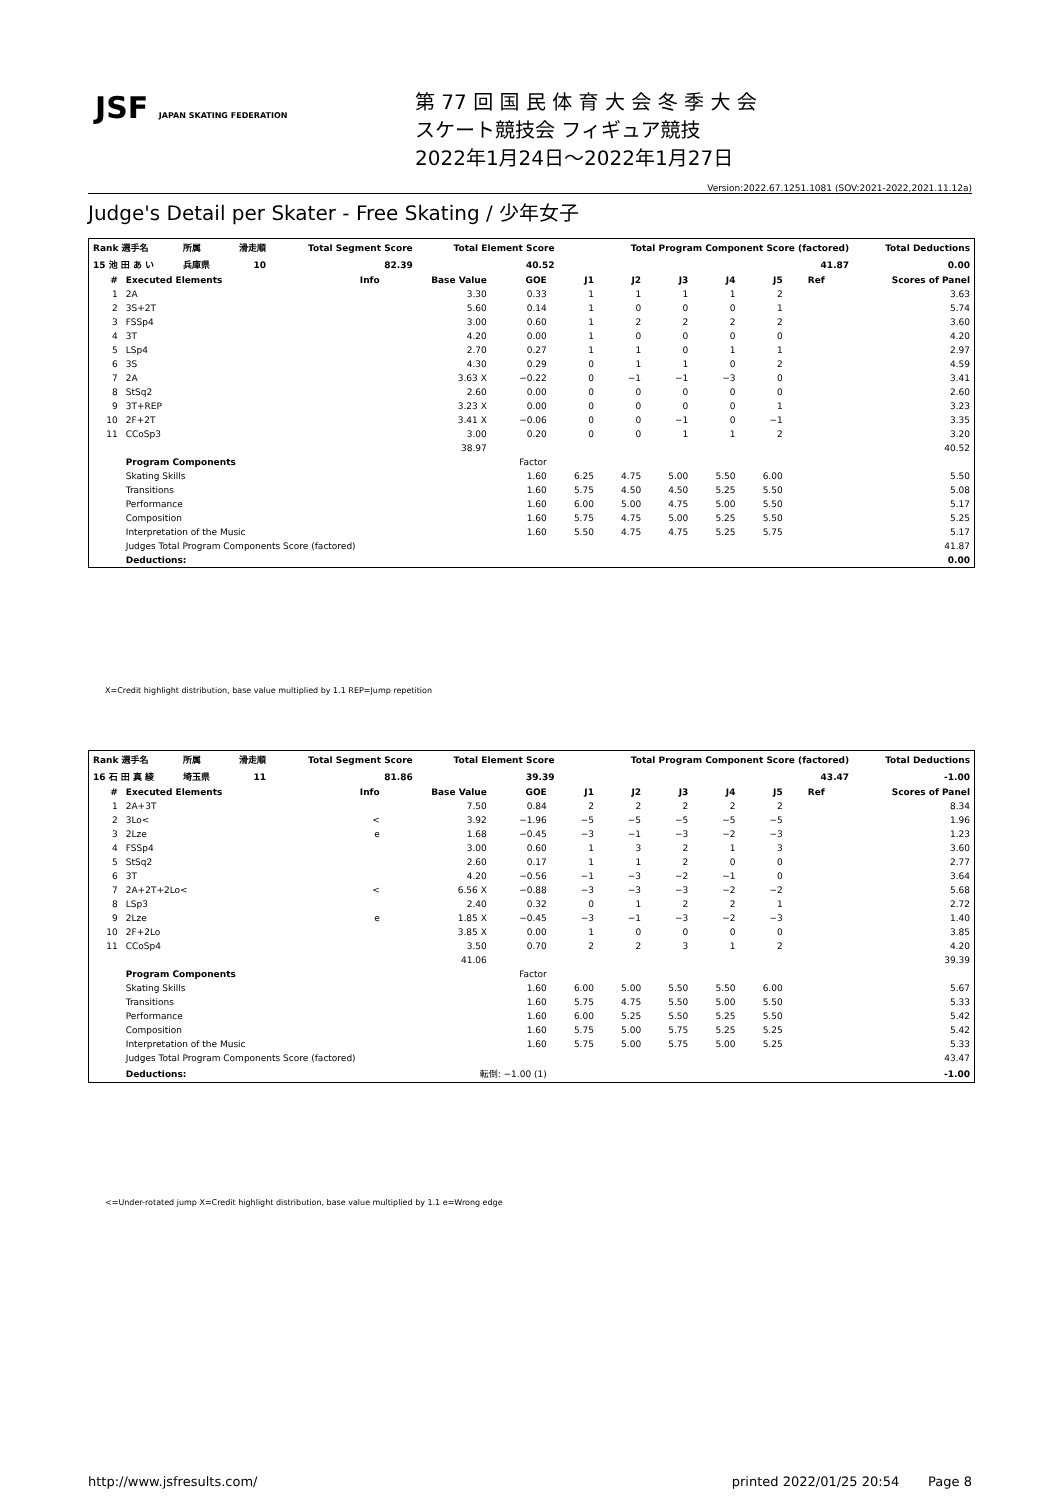JSF JAPAN SKATING FEDERATION
第 77 回 国 民 体 育 大 会 冬 季 大 会
スケート競技会 フィギュア競技
2022年1月24日～2022年1月27日
Version:2022.67.1251.1081 (SOV:2021-2022,2021.11.12a)
Judge's Detail per Skater - Free Skating / 少年女子
| Rank 選手名 | 所属 | 滑走順 | Total Segment Score | Total Element Score | Total Program Component Score (factored) | Total Deductions |
| --- | --- | --- | --- | --- | --- | --- |
| 15 池 田 あ い | 兵庫県 | 10 | 82.39 | 40.52 | 41.87 | 0.00 |
| # | Executed Elements | Info | Base Value | GOE | J1 | J2 | J3 | J4 | J5 | Ref | Scores of Panel |
| --- | --- | --- | --- | --- | --- | --- | --- | --- | --- | --- | --- |
| 1 | 2A | | 3.30 | 0.33 | 1 | 1 | 1 | 1 | 2 | | 3.63 |
| 2 | 3S+2T | | 5.60 | 0.14 | 1 | 0 | 0 | 0 | 1 | | 5.74 |
| 3 | FSSp4 | | 3.00 | 0.60 | 1 | 2 | 2 | 2 | 2 | | 3.60 |
| 4 | 3T | | 4.20 | 0.00 | 1 | 0 | 0 | 0 | 0 | | 4.20 |
| 5 | LSp4 | | 2.70 | 0.27 | 1 | 1 | 0 | 1 | 1 | | 2.97 |
| 6 | 3S | | 4.30 | 0.29 | 0 | 1 | 1 | 0 | 2 | | 4.59 |
| 7 | 2A | | 3.63 X | −0.22 | 0 | −1 | −1 | −3 | 0 | | 3.41 |
| 8 | StSq2 | | 2.60 | 0.00 | 0 | 0 | 0 | 0 | 0 | | 2.60 |
| 9 | 3T+REP | | 3.23 X | 0.00 | 0 | 0 | 0 | 0 | 1 | | 3.23 |
| 10 | 2F+2T | | 3.41 X | −0.06 | 0 | 0 | −1 | 0 | −1 | | 3.35 |
| 11 | CCoSp3 | | 3.00 | 0.20 | 0 | 0 | 1 | 1 | 2 | | 3.20 |
| | | | 38.97 | | | | | | | | 40.52 |
| | Program Components | | | Factor | | | | | | | |
| | Skating Skills | | | 1.60 | 6.25 | 4.75 | 5.00 | 5.50 | 6.00 | | 5.50 |
| | Transitions | | | 1.60 | 5.75 | 4.50 | 4.50 | 5.25 | 5.50 | | 5.08 |
| | Performance | | | 1.60 | 6.00 | 5.00 | 4.75 | 5.00 | 5.50 | | 5.17 |
| | Composition | | | 1.60 | 5.75 | 4.75 | 5.00 | 5.25 | 5.50 | | 5.25 |
| | Interpretation of the Music | | | 1.60 | 5.50 | 4.75 | 4.75 | 5.25 | 5.75 | | 5.17 |
| | Judges Total Program Components Score (factored) | | | | | | | | | | 41.87 |
| | Deductions: | | | | | | | | | | 0.00 |
X=Credit highlight distribution, base value multiplied by 1.1 REP=Jump repetition
| Rank 選手名 | 所属 | 滑走順 | Total Segment Score | Total Element Score | Total Program Component Score (factored) | Total Deductions |
| --- | --- | --- | --- | --- | --- | --- |
| 16 石 田 真 綾 | 埼玉県 | 11 | 81.86 | 39.39 | 43.47 | -1.00 |
| # | Executed Elements | Info | Base Value | GOE | J1 | J2 | J3 | J4 | J5 | Ref | Scores of Panel |
| --- | --- | --- | --- | --- | --- | --- | --- | --- | --- | --- | --- |
| 1 | 2A+3T | | 7.50 | 0.84 | 2 | 2 | 2 | 2 | 2 | | 8.34 |
| 2 | 3Lo< | < | 3.92 | −1.96 | −5 | −5 | −5 | −5 | −5 | | 1.96 |
| 3 | 2Lze | e | 1.68 | −0.45 | −3 | −1 | −3 | −2 | −3 | | 1.23 |
| 4 | FSSp4 | | 3.00 | 0.60 | 1 | 3 | 2 | 1 | 3 | | 3.60 |
| 5 | StSq2 | | 2.60 | 0.17 | 1 | 1 | 2 | 0 | 0 | | 2.77 |
| 6 | 3T | | 4.20 | −0.56 | −1 | −3 | −2 | −1 | 0 | | 3.64 |
| 7 | 2A+2T+2Lo< | < | 6.56 X | −0.88 | −3 | −3 | −3 | −2 | −2 | | 5.68 |
| 8 | LSp3 | | 2.40 | 0.32 | 0 | 1 | 2 | 2 | 1 | | 2.72 |
| 9 | 2Lze | e | 1.85 X | −0.45 | −3 | −1 | −3 | −2 | −3 | | 1.40 |
| 10 | 2F+2Lo | | 3.85 X | 0.00 | 1 | 0 | 0 | 0 | 0 | | 3.85 |
| 11 | CCoSp4 | | 3.50 | 0.70 | 2 | 2 | 3 | 1 | 2 | | 4.20 |
| | | | 41.06 | | | | | | | | 39.39 |
| | Program Components | | | Factor | | | | | | | |
| | Skating Skills | | | 1.60 | 6.00 | 5.00 | 5.50 | 5.50 | 6.00 | | 5.67 |
| | Transitions | | | 1.60 | 5.75 | 4.75 | 5.50 | 5.00 | 5.50 | | 5.33 |
| | Performance | | | 1.60 | 6.00 | 5.25 | 5.50 | 5.25 | 5.50 | | 5.42 |
| | Composition | | | 1.60 | 5.75 | 5.00 | 5.75 | 5.25 | 5.25 | | 5.42 |
| | Interpretation of the Music | | | 1.60 | 5.75 | 5.00 | 5.75 | 5.00 | 5.25 | | 5.33 |
| | Judges Total Program Components Score (factored) | | | | | | | | | | 43.47 |
| | Deductions: | 転倒: −1.00 (1) | | | | | | | | | -1.00 |
<=Under-rotated jump X=Credit highlight distribution, base value multiplied by 1.1 e=Wrong edge
http://www.jsfresults.com/ printed 2022/01/25 20:54 Page 8